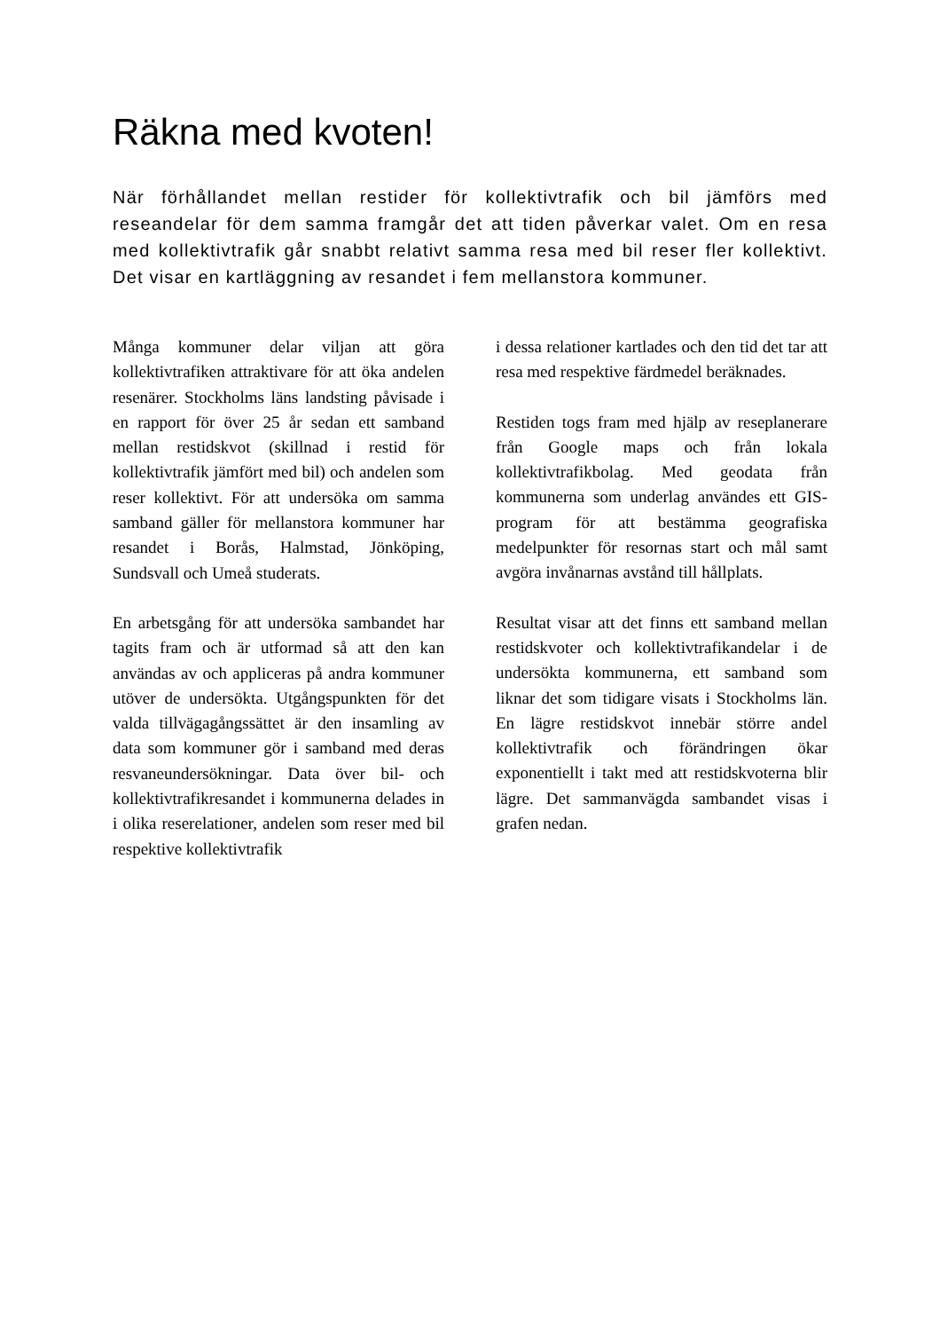Räkna med kvoten!
När förhållandet mellan restider för kollektivtrafik och bil jämförs med reseandelar för dem samma framgår det att tiden påverkar valet. Om en resa med kollektivtrafik går snabbt relativt samma resa med bil reser fler kollektivt. Det visar en kartläggning av resandet i fem mellanstora kommuner.
Många kommuner delar viljan att göra kollektivtrafiken attraktivare för att öka andelen resenärer. Stockholms läns landsting påvisade i en rapport för över 25 år sedan ett samband mellan restidskvot (skillnad i restid för kollektivtrafik jämfört med bil) och andelen som reser kollektivt. För att undersöka om samma samband gäller för mellanstora kommuner har resandet i Borås, Halmstad, Jönköping, Sundsvall och Umeå studerats.
En arbetsgång för att undersöka sambandet har tagits fram och är utformad så att den kan användas av och appliceras på andra kommuner utöver de undersökta. Utgångspunkten för det valda tillvägagångssättet är den insamling av data som kommuner gör i samband med deras resvaneundersökningar. Data över bil- och kollektivtrafikresandet i kommunerna delades in i olika reserelationer, andelen som reser med bil respektive kollektivtrafik
i dessa relationer kartlades och den tid det tar att resa med respektive färdmedel beräknades.
Restiden togs fram med hjälp av reseplanerare från Google maps och från lokala kollektivtrafikbolag. Med geodata från kommunerna som underlag användes ett GIS-program för att bestämma geografiska medelpunkter för resornas start och mål samt avgöra invånarnas avstånd till hållplats.
Resultat visar att det finns ett samband mellan restidskvoter och kollektivtrafikandelar i de undersökta kommunerna, ett samband som liknar det som tidigare visats i Stockholms län. En lägre restidskvot innebär större andel kollektivtrafik och förändringen ökar exponentiellt i takt med att restidskvoterna blir lägre. Det sammanvägda sambandet visas i grafen nedan.